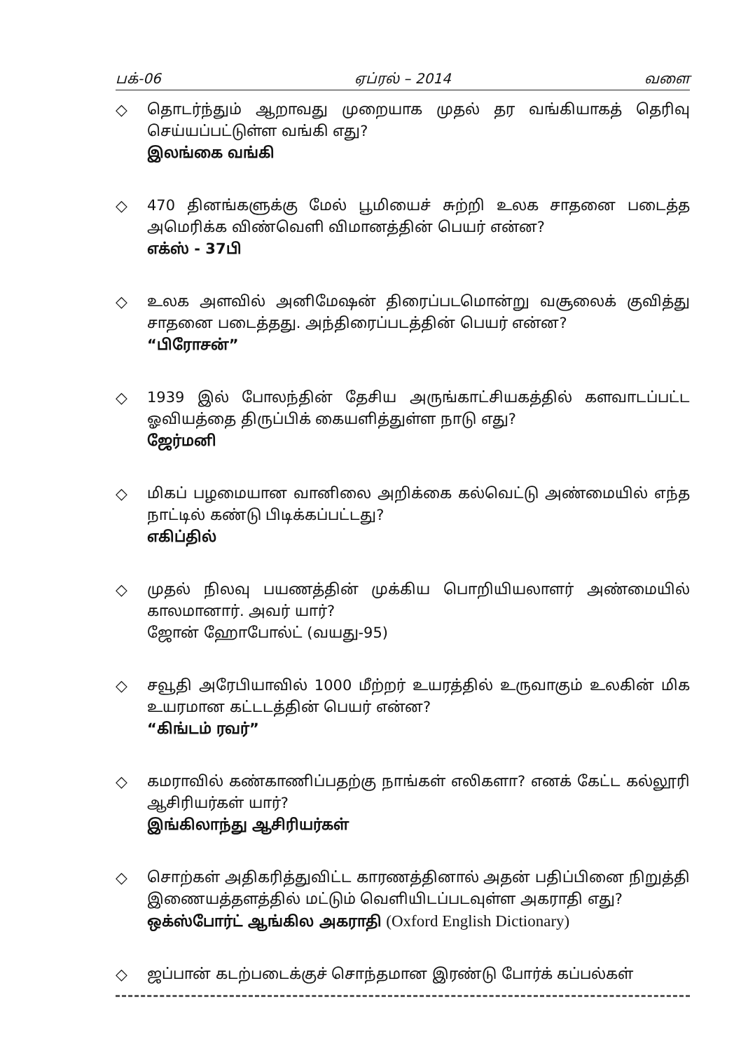பக்-06 ஏப்ரல் – 2014 வளை
◇ தொடர்ந்தும் ஆறாவது முறையாக முதல் தர வங்கியாகத் தெரிவு செய்யப்பட்டுள்ள வங்கி எது?
இலங்கை வங்கி
◇ 470 தினங்களுக்கு மேல் பூமியைச் சுற்றி உலக சாதனை படைத்த அமெரிக்க விண்வெளி விமானத்தின் பெயர் என்ன?
எக்ஸ் - 37பி
◇ உலக அளவில் அனிமேஷன் திரைப்படமொன்று வசூலைக் குவித்து சாதனை படைத்தது. அந்திரைப்படத்தின் பெயர் என்ன?
“பிரோசன்”
◇ 1939 இல் போலந்தின் தேசிய அருங்காட்சியகத்தில் களவாடப்பட்ட ஓவியத்தை திருப்பிக் கையளித்துள்ள நாடு எது?
ஜேர்மனி
◇ மிகப் பழமையான வானிலை அறிக்கை கல்வெட்டு அண்மையில் எந்த நாட்டில் கண்டு பிடிக்கப்பட்டது?
எகிப்தில்
◇ முதல் நிலவு பயணத்தின் முக்கிய பொறியியலாளர் அண்மையில் காலமானார். அவர் யார்?
ஜோன் ஹோபோல்ட் (வயது-95)
◇ சவூதி அரேபியாவில் 1000 மீற்றர் உயரத்தில் உருவாகும் உலகின் மிக உயரமான கட்டடத்தின் பெயர் என்ன?
“கிங்டம் ரவர்”
◇ கமராவில் கண்காணிப்பதற்கு நாங்கள் எலிகளா? எனக் கேட்ட கல்லூரி ஆசிரியர்கள் யார்?
இங்கிலாந்து ஆசிரியர்கள்
◇ சொற்கள் அதிகரித்துவிட்ட காரணத்தினால் அதன் பதிப்பினை நிறுத்தி இணையத்தளத்தில் மட்டும் வெளியிடப்படவுள்ள அகராதி எது?
ஒக்ஸ்போர்ட் ஆங்கில அகராதி (Oxford English Dictionary)
◇ ஜப்பான் கடற்படைக்குச் சொந்தமான இரண்டு போர்க் கப்பல்கள்